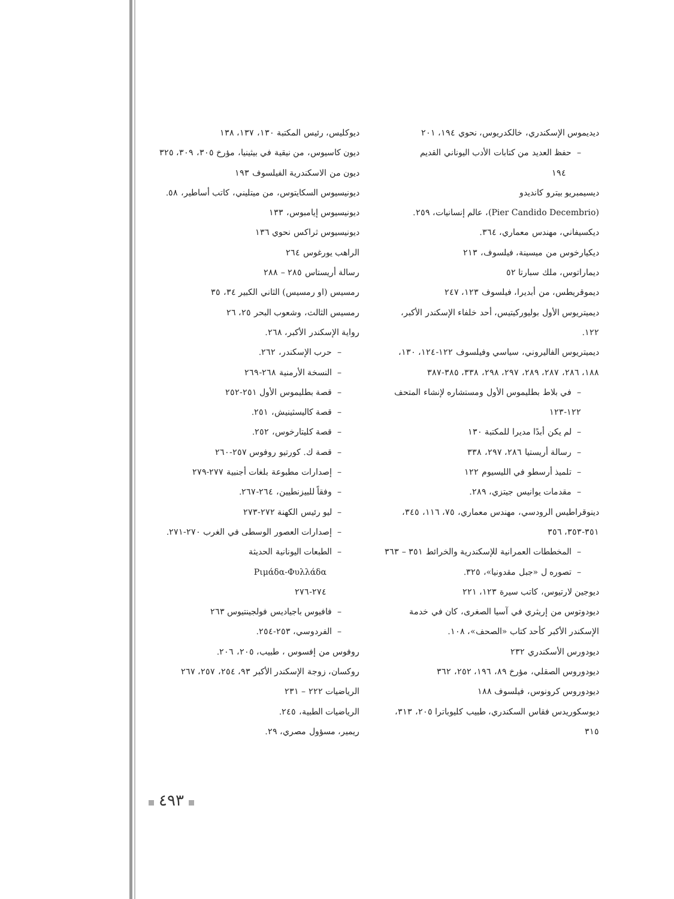ديديموس الإسكندري، خالكدريوس، نحوي ١٩٤، ٢٠١
– حفظ العديد من كتابات الأدب اليوناني القديم
١٩٤
ديسيمبريو بيترو كانديدو
(Pier Candido Decembrio)، عالم إنسانيات، ٢٥٩.
ديكسيفاني، مهندس معماري، ٣٦٤.
ديكيارخوس من ميسينة، فيلسوف، ٢١٣
ديماراتوس، ملك سبارتا ٥٢
ديموقريطس، من أبديرا، فيلسوف ١٢٣، ٢٤٧
ديميتريوس الأول بوليوركيتيس، أحد خلفاء الإسكندر الأكبر، ١٢٢.
ديميتريوس الفاليروني، سياسي وفيلسوف ١٢٢-١٢٤، ١٣٠، ١٨٨، ٢٨٦، ٢٨٧، ٢٨٩، ٢٩٧، ٢٩٨، ٣٣٨، ٣٨٥-٣٨٧
– في بلاط بطليموس الأول ومستشاره لإنشاء المتحف ١٢٢-١٢٣
– لم يكن أبدًا مديرا للمكتبة ١٣٠
– رسالة أريستيا ٢٨٦، ٢٩٧، ٣٣٨
– تلميذ أرسطو في الليسيوم ١٢٢
– مقدمات يوانيس جيتزي، ٢٨٩.
دينوقراطيس الرودسي، مهندس معماري، ٧٥، ١١٦، ٣٤٥، ٣٥١-٣٥٣، ٣٥٦
– المخططات العمرانية للإسكندرية والخرائط ٣٥١ – ٣٦٣
– تصوره ل «جبل مقدونيا»، ٣٢٥.
ديوجين لارتيوس، كاتب سيرة ١٢٣، ٢٢١
ديودوتوس من إريثري في آسيا الصغرى، كان في خدمة الإسكندر الأكبر كأحد كتاب «الصحف»، ١٠٨.
ديودورس الأسكندري ٢٣٢
ديودوروس الصقلي، مؤرخ ٨٩، ١٩٦، ٢٥٢، ٣٦٢
ديودوروس كرونوس، فيلسوف ١٨٨
ديوسكوريدس فقاس السكندري، طبيب كليوباترا ٢٠٥، ٣١٣، ٣١٥
ديوكليس، رئيس المكتبة ١٣٠، ١٣٧، ١٣٨
ديون كاسيوس، من نيقية في بيثينيا، مؤرخ ٣٠٥، ٣٠٩، ٣٢٥
ديون من الاسكندرية الفيلسوف ١٩٣
ديونيسيوس السكايتوس، من ميتليني، كاتب أساطير، ٥٨.
ديونيسيوس إيامبوس، ١٣٣
ديونيسيوس ثراكس نحوي ١٣٦
الراهب يورغوس ٢٦٤
رسالة أريستاس ٢٨٥ – ٢٨٨
رمسيس (او رمسيس) الثاني الكبير ٣٤، ٣٥
رمسيس الثالث، وشعوب البحر ٢٥، ٢٦
رواية الإسكندر الأكبر، ٢٦٨.
– حرب الإسكندر، ٢٦٢.
– النسخة الأرمنية ٢٦٨-٢٦٩
– قصة بطليموس الأول ٢٥١-٢٥٢
– قصة كاليسثينيش، ٢٥١.
– قصة كليتارخوس، ٢٥٢.
– قصة ك. كورتيو روفوس ٢٥٧-٢٦٠
– إصدارات مطبوعة بلغات أجنبية ٢٧٧-٢٧٩
– وفقاً للبيزنطيين، ٢٦٤-٢٦٧.
– ليو رئيس الكهنة ٢٧٢-٢٧٣
– إصدارات العصور الوسطى في الغرب ٢٧٠-٢٧١.
– الطبعات اليونانية الحديثة
Ριμάδα-Φυλλάδα
٢٧٤-٢٧٦
– فافيوس باجياديس فولجينتيوس ٢٦٣
– الفردوسي، ٢٥٣-٢٥٤.
روفوس من إفسوس ، طبيب، ٢٠٥، ٢٠٦.
روكسان، زوجة الإسكندر الأكبر ٩٣، ٢٥٤، ٢٥٧، ٢٦٧
الرياضيات ٢٢٢ – ٢٣١
الرياضيات الطبية، ٢٤٥.
ريمير، مسؤول مصري، ٢٩.
٤٩٣